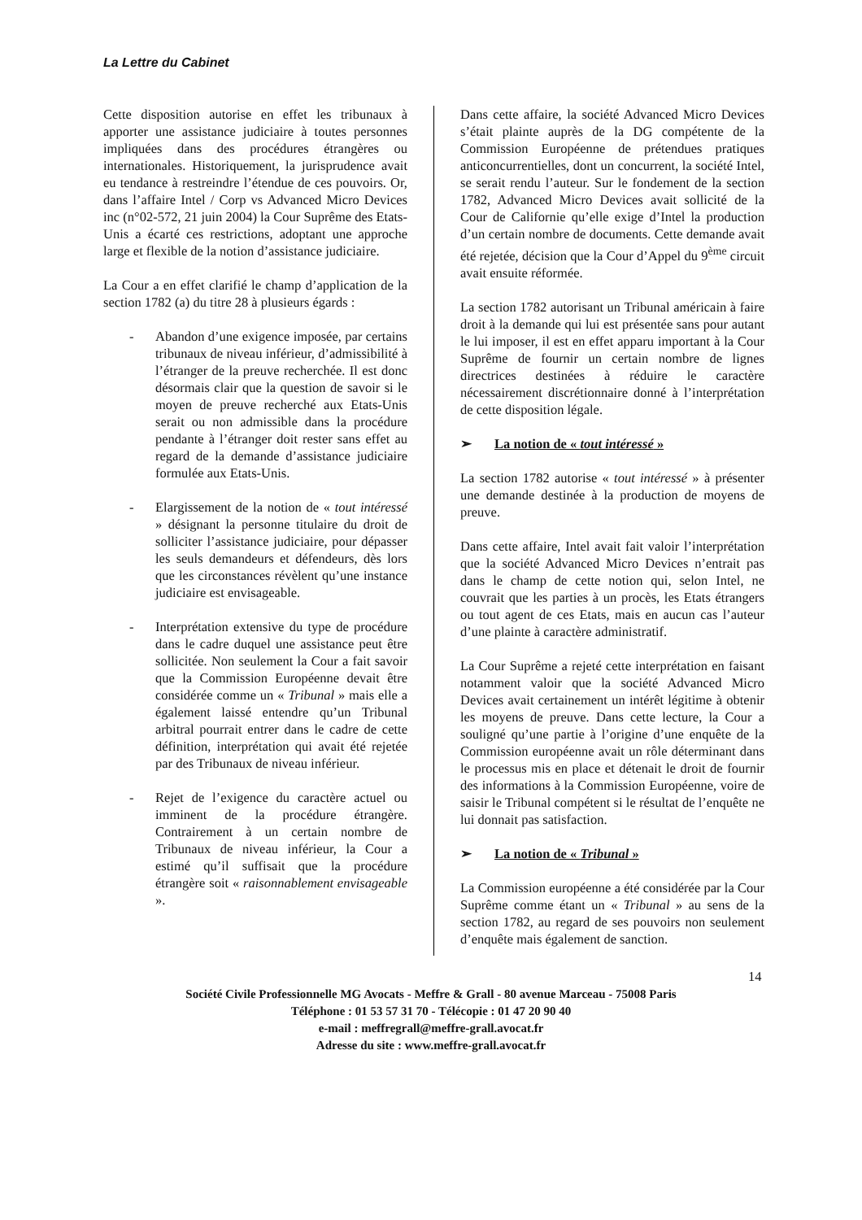La Lettre du Cabinet
Cette disposition autorise en effet les tribunaux à apporter une assistance judiciaire à toutes personnes impliquées dans des procédures étrangères ou internationales. Historiquement, la jurisprudence avait eu tendance à restreindre l’étendue de ces pouvoirs. Or, dans l’affaire Intel / Corp vs Advanced Micro Devices inc (n°02-572, 21 juin 2004) la Cour Suprême des Etats-Unis a écarté ces restrictions, adoptant une approche large et flexible de la notion d’assistance judiciaire.
La Cour a en effet clarifié le champ d’application de la section 1782 (a) du titre 28 à plusieurs égards :
- Abandon d’une exigence imposée, par certains tribunaux de niveau inférieur, d’admissibilité à l’étranger de la preuve recherchée. Il est donc désormais clair que la question de savoir si le moyen de preuve recherché aux Etats-Unis serait ou non admissible dans la procédure pendante à l’étranger doit rester sans effet au regard de la demande d’assistance judiciaire formulée aux Etats-Unis.
- Elargissement de la notion de « tout intéressé » désignant la personne titulaire du droit de solliciter l’assistance judiciaire, pour dépasser les seuls demandeurs et défendeurs, dès lors que les circonstances révèlent qu’une instance judiciaire est envisageable.
- Interprétation extensive du type de procédure dans le cadre duquel une assistance peut être sollicitée. Non seulement la Cour a fait savoir que la Commission Européenne devait être considérée comme un « Tribunal » mais elle a également laissé entendre qu’un Tribunal arbitral pourrait entrer dans le cadre de cette définition, interprétation qui avait été rejetée par des Tribunaux de niveau inférieur.
- Rejet de l’exigence du caractère actuel ou imminent de la procédure étrangère. Contrairement à un certain nombre de Tribunaux de niveau inférieur, la Cour a estimé qu’il suffisait que la procédure étrangère soit « raisonnablement envisageable ».
Dans cette affaire, la société Advanced Micro Devices s’était plainte auprès de la DG compétente de la Commission Européenne de prétendues pratiques anticoncurrentielles, dont un concurrent, la société Intel, se serait rendu l’auteur. Sur le fondement de la section 1782, Advanced Micro Devices avait sollicité de la Cour de Californie qu’elle exige d’Intel la production d’un certain nombre de documents. Cette demande avait été rejetée, décision que la Cour d’Appel du 9<sup>ème</sup> circuit avait ensuite réformée.
La section 1782 autorisant un Tribunal américain à faire droit à la demande qui lui est présentée sans pour autant le lui imposer, il est en effet apparu important à la Cour Suprême de fournir un certain nombre de lignes directrices destinées à réduire le caractère nécessairement discrétionnaire donné à l’interprétation de cette disposition légale.
➢ La notion de « tout intéressé »
La section 1782 autorise « tout intéressé » à présenter une demande destinée à la production de moyens de preuve.
Dans cette affaire, Intel avait fait valoir l’interprétation que la société Advanced Micro Devices n’entrait pas dans le champ de cette notion qui, selon Intel, ne couvrait que les parties à un procès, les Etats étrangers ou tout agent de ces Etats, mais en aucun cas l’auteur d’une plainte à caractère administratif.
La Cour Suprême a rejeté cette interprétation en faisant notamment valoir que la société Advanced Micro Devices avait certainement un intérêt légitime à obtenir les moyens de preuve. Dans cette lecture, la Cour a souligné qu’une partie à l’origine d’une enquête de la Commission européenne avait un rôle déterminant dans le processus mis en place et détenait le droit de fournir des informations à la Commission Européenne, voire de saisir le Tribunal compétent si le résultat de l’enquête ne lui donnait pas satisfaction.
➢ La notion de « Tribunal »
La Commission européenne a été considérée par la Cour Suprême comme étant un « Tribunal » au sens de la section 1782, au regard de ses pouvoirs non seulement d’enquête mais également de sanction.
14
Société Civile Professionnelle MG Avocats - Meffre & Grall - 80 avenue Marceau - 75008 Paris
Téléphone : 01 53 57 31 70 - Télécopie : 01 47 20 90 40
e-mail : meffregrall@meffre-grall.avocat.fr
Adresse du site : www.meffre-grall.avocat.fr